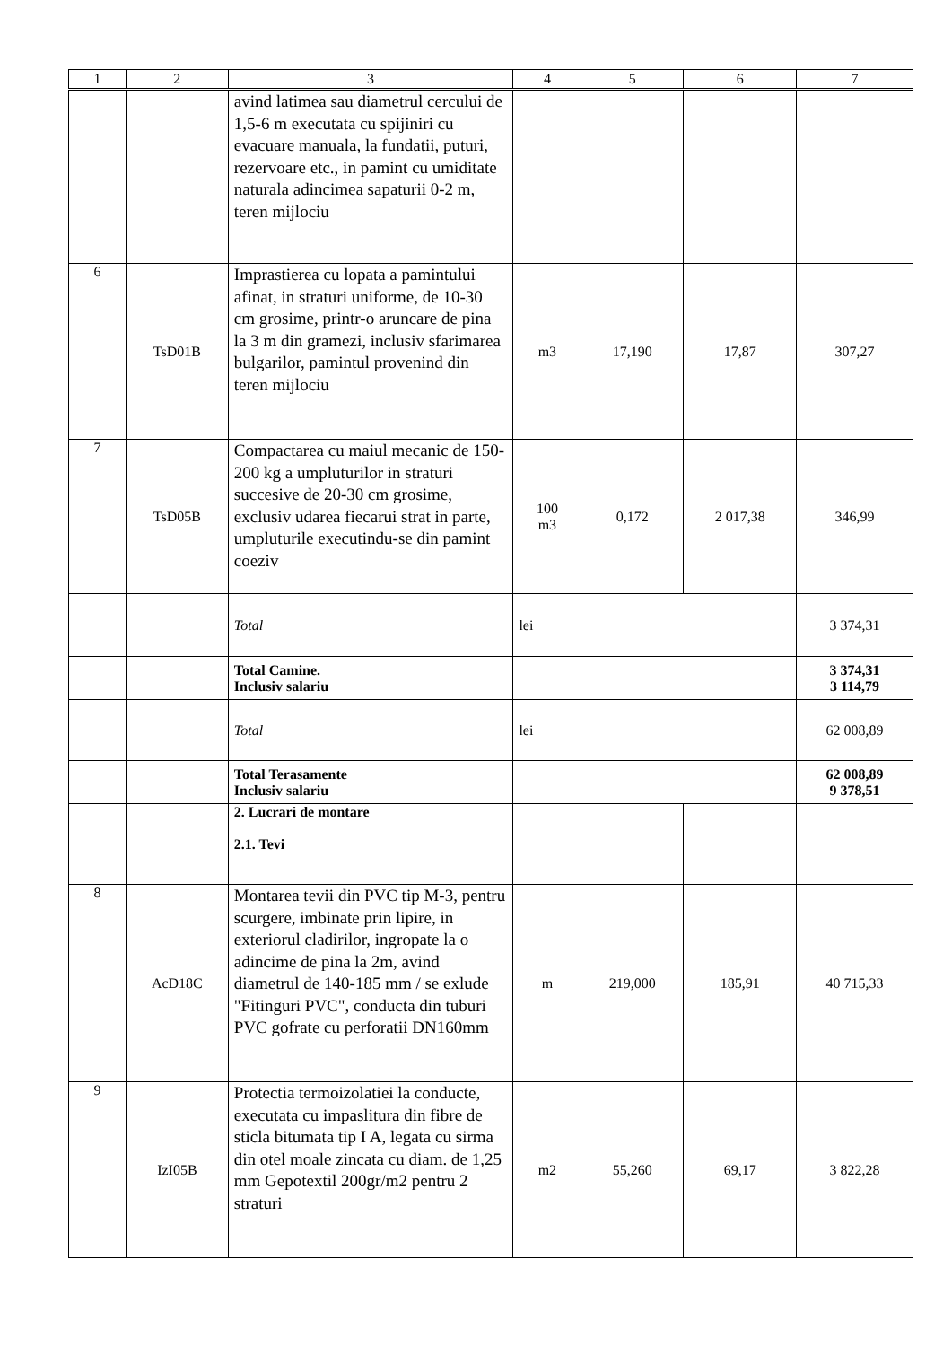| 1 | 2 | 3 | 4 | 5 | 6 | 7 |
| --- | --- | --- | --- | --- | --- | --- |
| | | avind latimea sau diametrul cercului de 1,5-6 m executata cu spijiniri cu evacuare manuala, la fundatii, puturi, rezervoare etc., in pamint cu umiditate naturala adincimea sapaturii 0-2 m, teren mijlociu | | | | |
| 6 | TsD01B | Imprastierea cu lopata a pamintului afinat, in straturi uniforme, de 10-30 cm grosime, printr-o aruncare de pina la 3 m din gramezi, inclusiv sfarimarea bulgarilor, pamintul provenind din teren mijlociu | m3 | 17,190 | 17,87 | 307,27 |
| 7 | TsD05B | Compactarea cu maiul mecanic de 150-200 kg a umpluturilor in straturi succesive de 20-30 cm grosime, exclusiv udarea fiecarui strat in parte, umpluturile executindu-se din pamint coeziv | 100 m3 | 0,172 | 2 017,38 | 346,99 |
| | | Total | lei | | | 3 374,31 |
| | | Total Camine. Inclusiv salariu | | | | 3 374,31 3 114,79 |
| | | Total | lei | | | 62 008,89 |
| | | Total Terasamente Inclusiv salariu | | | | 62 008,89 9 378,51 |
| | | 2. Lucrari de montare 2.1. Tevi | | | | |
| 8 | AcD18C | Montarea tevii din PVC tip M-3, pentru scurgere, imbinate prin lipire, in exteriorul cladirilor, ingropate la o adincime de pina la 2m, avind diametrul de 140-185 mm / se exlude "Fitinguri PVC", conducta din tuburi PVC gofrate cu perforatii DN160mm | m | 219,000 | 185,91 | 40 715,33 |
| 9 | IzI05B | Protectia termoizolatiei la conducte, executata cu impaslitura din fibre de sticla bitumata tip I A, legata cu sirma din otel moale zincata cu diam. de 1,25 mm Gepotextil 200gr/m2 pentru 2 straturi | m2 | 55,260 | 69,17 | 3 822,28 |